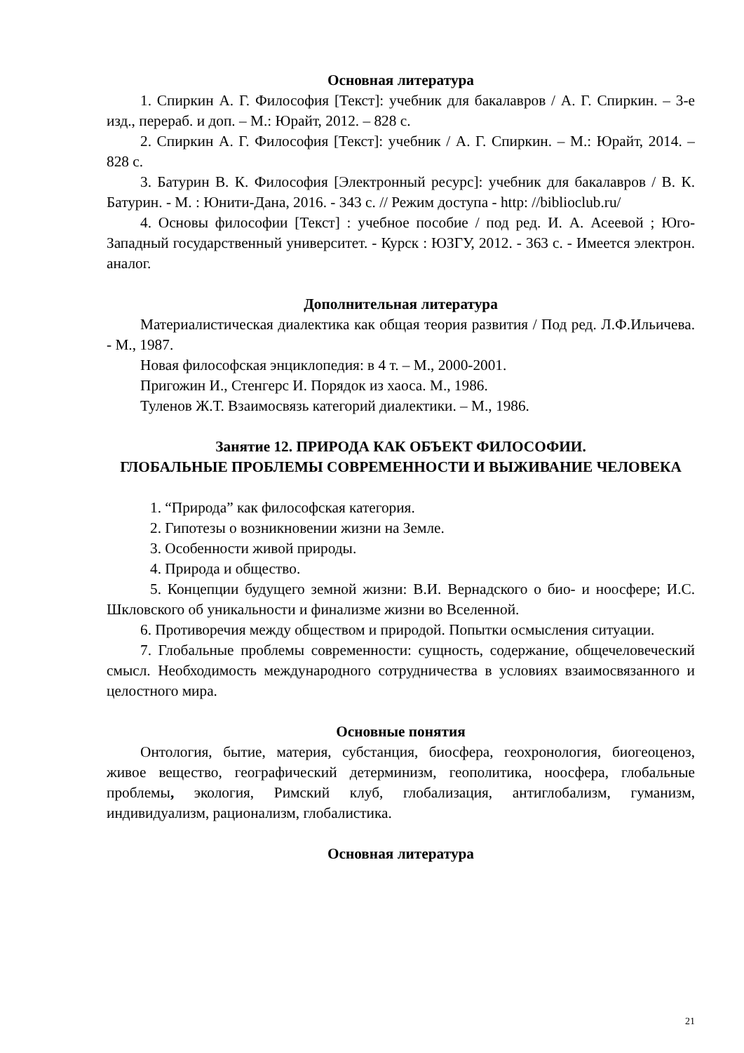Основная литература
1. Спиркин А. Г. Философия [Текст]: учебник для бакалавров / А. Г. Спиркин. – 3-е изд., перераб. и доп. – М.: Юрайт, 2012. – 828 с.
2. Спиркин А. Г. Философия [Текст]: учебник / А. Г. Спиркин. – М.: Юрайт, 2014. – 828 с.
3. Батурин В. К. Философия [Электронный ресурс]: учебник для бакалавров / В. К. Батурин. - М. : Юнити-Дана, 2016. - 343 с. // Режим доступа - http: //biblioclub.ru/
4. Основы философии [Текст] : учебное пособие / под ред. И. А. Асеевой ; Юго-Западный государственный университет. - Курск : ЮЗГУ, 2012. - 363 с. - Имеется электрон. аналог.
Дополнительная литература
Материалистическая диалектика как общая теория развития / Под ред. Л.Ф.Ильичева. - М., 1987.
Новая философская энциклопедия: в 4 т. – М., 2000-2001.
Пригожин И., Стенгерс И. Порядок из хаоса. М., 1986.
Туленов Ж.Т. Взаимосвязь категорий диалектики. – М., 1986.
Занятие 12. ПРИРОДА КАК ОБЪЕКТ ФИЛОСОФИИ.
ГЛОБАЛЬНЫЕ ПРОБЛЕМЫ СОВРЕМЕННОСТИ И ВЫЖИВАНИЕ ЧЕЛОВЕКА
1. “Природа” как философская категория.
2. Гипотезы о возникновении жизни на Земле.
3. Особенности живой природы.
4. Природа и общество.
5. Концепции будущего земной жизни: В.И. Вернадского о био- и ноосфере; И.С. Шкловского об уникальности и финализме жизни во Вселенной.
6. Противоречия между обществом и природой. Попытки осмысления ситуации.
7. Глобальные проблемы современности: сущность, содержание, общечеловеческий смысл. Необходимость международного сотрудничества в условиях взаимосвязанного и целостного мира.
Основные понятия
Онтология, бытие, материя, субстанция, биосфера, геохронология, биогеоценоз, живое вещество, географический детерминизм, геополитика, ноосфера, глобальные проблемы, экология, Римский клуб, глобализация, антиглобализм, гуманизм, индивидуализм, рационализм, глобалистика.
Основная литература
21